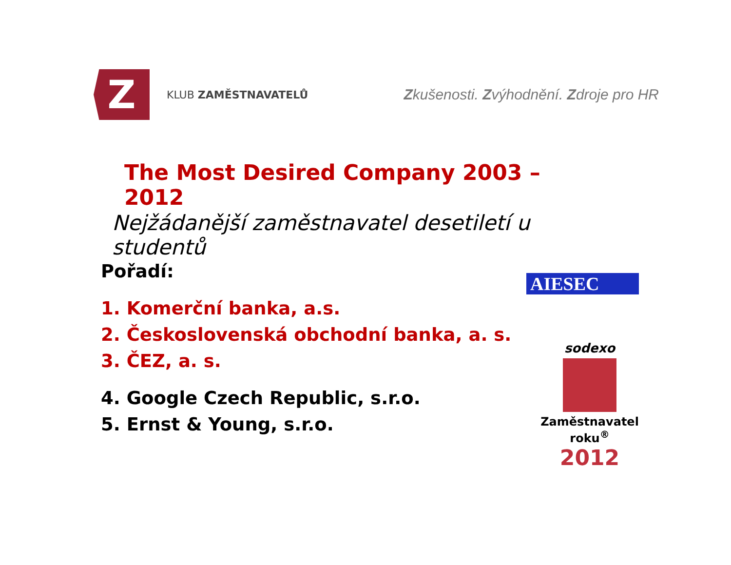Z
KLUB ZAMĚSTNAVATELŮ
Zkušenosti. Zvýhodnění. Zdroje pro HR
The Most Desired Company 2003 – 2012
Nejžádanější zaměstnavatel desetiletí u studentů
Pořadí:
1. Komerční banka, a.s.
2. Československá obchodní banka, a. s.
3. ČEZ, a. s.
4. Google Czech Republic, s.r.o.
5. Ernst & Young, s.r.o.
AIESEC
sodexo
Zaměstnavatel roku<sup>®</sup>
2012